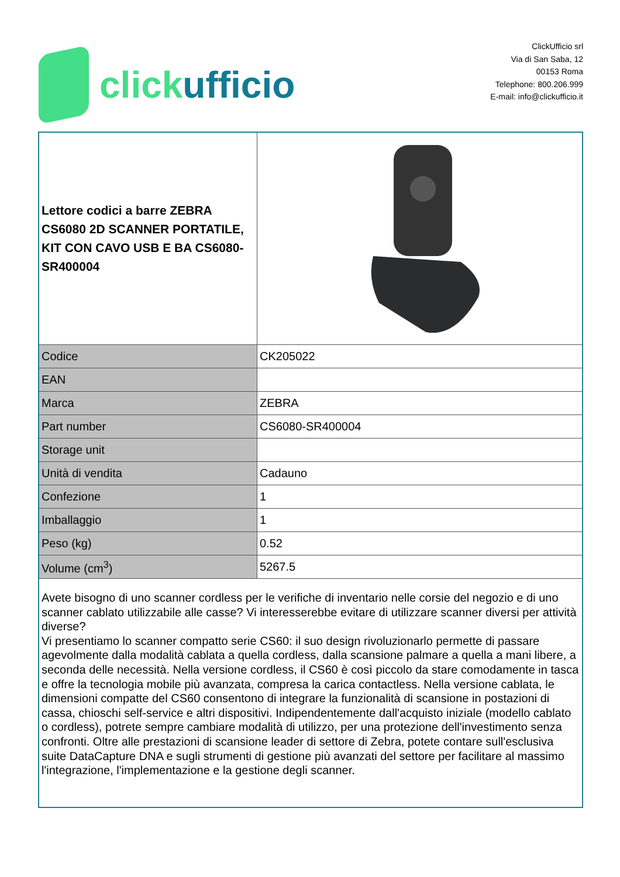clickufficio
ClickUfficio srl
Via di San Saba, 12
00153 Roma
Telephone: 800.206.999
E-mail: info@clickufficio.it
| Lettore codici a barre ZEBRA CS6080 2D SCANNER PORTATILE, KIT CON CAVO USB E BA CS6080-SR400004 | |
| Codice | CK205022 |
| EAN | |
| Marca | ZEBRA |
| Part number | CS6080-SR400004 |
| Storage unit | |
| Unità di vendita | Cadauno |
| Confezione | 1 |
| Imballaggio | 1 |
| Peso (kg) | 0.52 |
| Volume (cm<sup>3</sup>) | 5267.5 |
| Avete bisogno di uno scanner cordless per le verifiche di inventario nelle corsie del negozio e di uno scanner cablato utilizzabile alle casse? Vi interesserebbe evitare di utilizzare scanner diversi per attività diverse? Vi presentiamo lo scanner compatto serie CS60: il suo design rivoluzionarlo permette di passare agevolmente dalla modalità cablata a quella cordless, dalla scansione palmare a quella a mani libere, a seconda delle necessità. Nella versione cordless, il CS60 è così piccolo da stare comodamente in tasca e offre la tecnologia mobile più avanzata, compresa la carica contactless. Nella versione cablata, le dimensioni compatte del CS60 consentono di integrare la funzionalità di scansione in postazioni di cassa, chioschi self-service e altri dispositivi. Indipendentemente dall'acquisto iniziale (modello cablato o cordless), potrete sempre cambiare modalità di utilizzo, per una protezione dell'investimento senza confronti. Oltre alle prestazioni di scansione leader di settore di Zebra, potete contare sull'esclusiva suite DataCapture DNA e sugli strumenti di gestione più avanzati del settore per facilitare al massimo l'integrazione, l'implementazione e la gestione degli scanner. | |